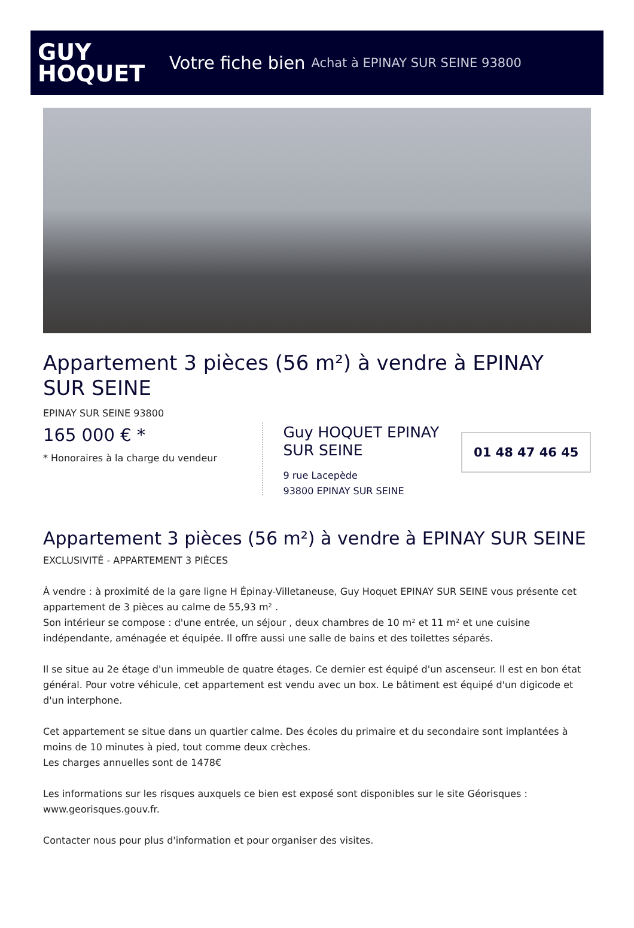GUY
HOQUET
Votre fiche bien Achat à EPINAY SUR SEINE 93800
Appartement 3 pièces (56 m²) à vendre à EPINAY SUR SEINE
EPINAY SUR SEINE 93800
165 000 € *
* Honoraires à la charge du vendeur
Guy HOQUET EPINAY SUR SEINE
9 rue Lacepède
93800 EPINAY SUR SEINE
01 48 47 46 45
Appartement 3 pièces (56 m²) à vendre à EPINAY SUR SEINE
EXCLUSIVITÉ - APPARTEMENT 3 PIÈCES
À vendre : à proximité de la gare ligne H Épinay-Villetaneuse, Guy Hoquet EPINAY SUR SEINE vous présente cet appartement de 3 pièces au calme de 55,93 m² .
Son intérieur se compose : d'une entrée, un séjour , deux chambres de 10 m² et 11 m² et une cuisine indépendante, aménagée et équipée. Il offre aussi une salle de bains et des toilettes séparés.
Il se situe au 2e étage d'un immeuble de quatre étages. Ce dernier est équipé d'un ascenseur. Il est en bon état général. Pour votre véhicule, cet appartement est vendu avec un box. Le bâtiment est équipé d'un digicode et d'un interphone.
Cet appartement se situe dans un quartier calme. Des écoles du primaire et du secondaire sont implantées à moins de 10 minutes à pied, tout comme deux crèches.
Les charges annuelles sont de 1478€
Les informations sur les risques auxquels ce bien est exposé sont disponibles sur le site Géorisques : www.georisques.gouv.fr.
Contacter nous pour plus d'information et pour organiser des visites.